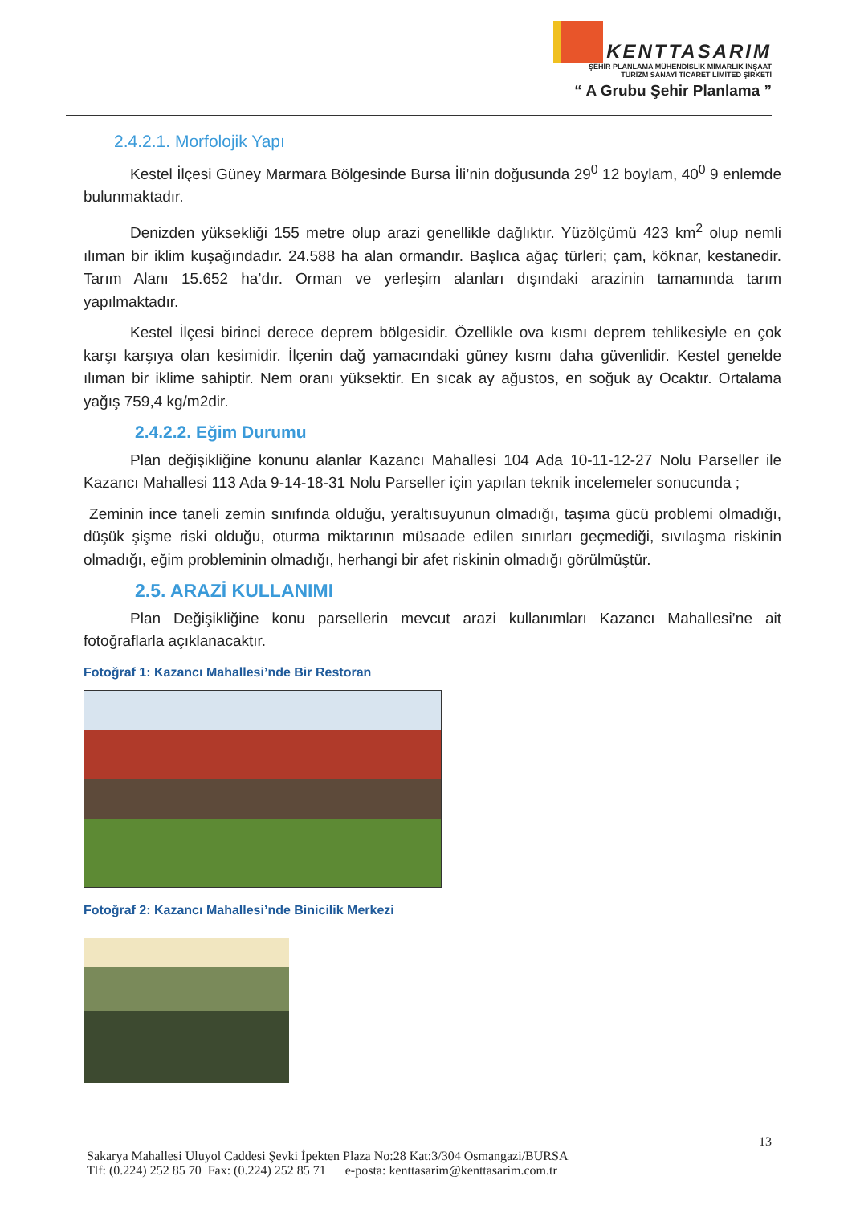KENTTASARIM
ŞEHİR PLANLAMA MÜHENDİSLİK MİMARLIK İNŞAAT
TURİZM SANAYİ TİCARET LİMİTED ŞİRKETİ
“ A Grubu Şehir Planlama ”
2.4.2.1. Morfolojik Yapı
Kestel İlçesi Güney Marmara Bölgesinde Bursa İli’nin doğusunda 29<sup>0</sup> 12 boylam, 40<sup>0</sup> 9 enlemde bulunmaktadır.
Denizden yüksekliği 155 metre olup arazi genellikle dağlıktır. Yüzölçümü 423 km<sup>2</sup> olup nemli ılıman bir iklim kuşağındadır. 24.588 ha alan ormandır. Başlıca ağaç türleri; çam, köknar, kestanedir. Tarım Alanı 15.652 ha’dır. Orman ve yerleşim alanları dışındaki arazinin tamamında tarım yapılmaktadır.
Kestel İlçesi birinci derece deprem bölgesidir. Özellikle ova kısmı deprem tehlikesiyle en çok karşı karşıya olan kesimidir. İlçenin dağ yamacındaki güney kısmı daha güvenlidir. Kestel genelde ılıman bir iklime sahiptir. Nem oranı yüksektir. En sıcak ay ağustos, en soğuk ay Ocaktır. Ortalama yağış 759,4 kg/m2dir.
2.4.2.2. Eğim Durumu
Plan değişikliğine konunu alanlar Kazancı Mahallesi 104 Ada 10-11-12-27 Nolu Parseller ile Kazancı Mahallesi 113 Ada 9-14-18-31 Nolu Parseller için yapılan teknik incelemeler sonucunda ;
Zeminin ince taneli zemin sınıfında olduğu, yeraltısuyunun olmadığı, taşıma gücü problemi olmadığı, düşük şişme riski olduğu, oturma miktarının müsaade edilen sınırları geçmediği, sıvılaşma riskinin olmadığı, eğim probleminin olmadığı, herhangi bir afet riskinin olmadığı görülmüştür.
2.5. ARAZİ KULLANIMI
Plan Değişikliğine konu parsellerin mevcut arazi kullanımları Kazancı Mahallesi’ne ait fotoğraflarla açıklanacaktır.
Fotoğraf 1: Kazancı Mahallesi’nde Bir Restoran
Fotoğraf 2: Kazancı Mahallesi’nde Binicilik Merkezi
13
Sakarya Mahallesi Uluyol Caddesi Şevki İpekten Plaza No:28 Kat:3/304 Osmangazi/BURSA
Tlf: (0.224) 252 85 70 Fax: (0.224) 252 85 71 e-posta: kenttasarim@kenttasarim.com.tr